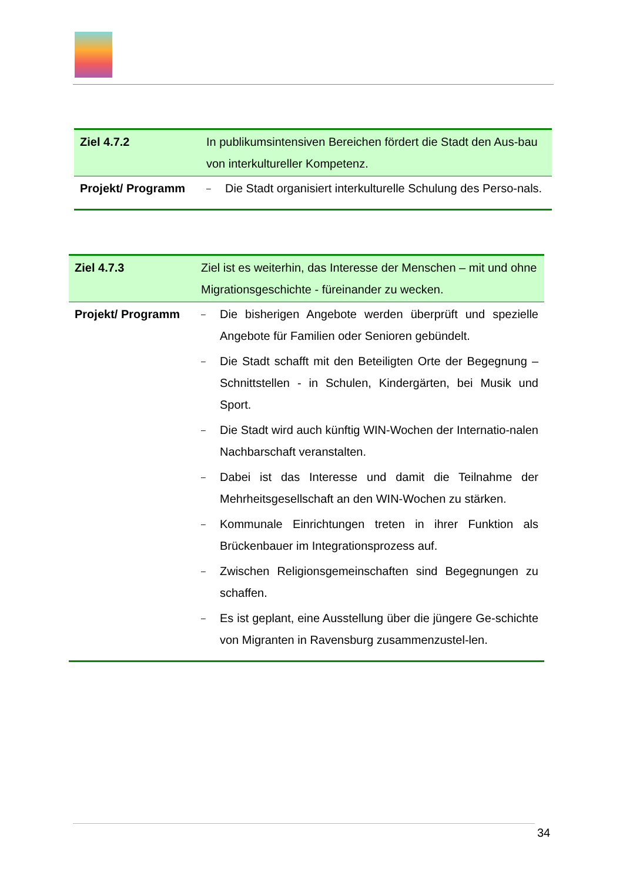| Ziel 4.7.2 | In publikumsintensiven Bereichen fördert die Stadt den Aus-bau von interkultureller Kompetenz. |
| Projekt/ Programm | – Die Stadt organisiert interkulturelle Schulung des Perso-nals. |
| Ziel 4.7.3 | Ziel ist es weiterhin, das Interesse der Menschen – mit und ohne Migrationsgeschichte - füreinander zu wecken. |
| Projekt/ Programm | – Die bisherigen Angebote werden überprüft und spezielle Angebote für Familien oder Senioren gebündelt. – Die Stadt schafft mit den Beteiligten Orte der Begegnung – Schnittstellen - in Schulen, Kindergärten, bei Musik und Sport. – Die Stadt wird auch künftig WIN-Wochen der Internatio-nalen Nachbarschaft veranstalten. – Dabei ist das Interesse und damit die Teilnahme der Mehrheitsgesellschaft an den WIN-Wochen zu stärken. – Kommunale Einrichtungen treten in ihrer Funktion als Brückenbauer im Integrationsprozess auf. – Zwischen Religionsgemeinschaften sind Begegnungen zu schaffen. – Es ist geplant, eine Ausstellung über die jüngere Ge-schichte von Migranten in Ravensburg zusammenzustel-len. |
34